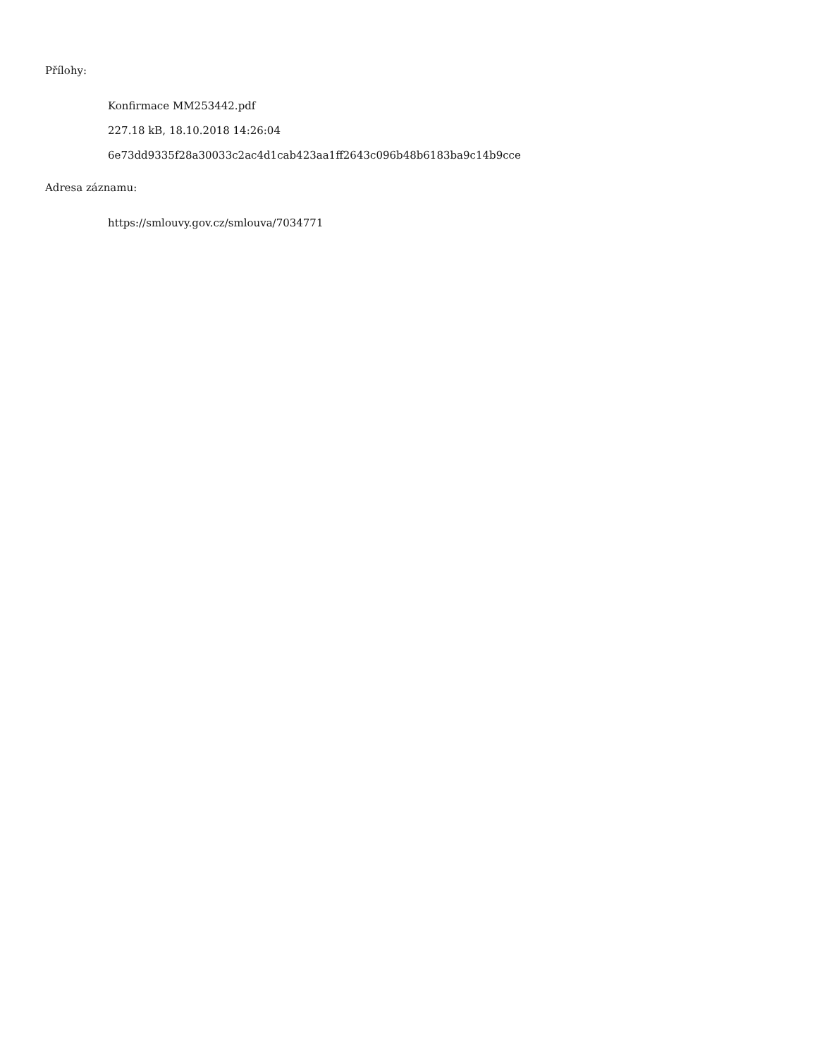Přílohy:
Konfirmace MM253442.pdf
227.18 kB, 18.10.2018 14:26:04
6e73dd9335f28a30033c2ac4d1cab423aa1ff2643c096b48b6183ba9c14b9cce
Adresa záznamu:
https://smlouvy.gov.cz/smlouva/7034771